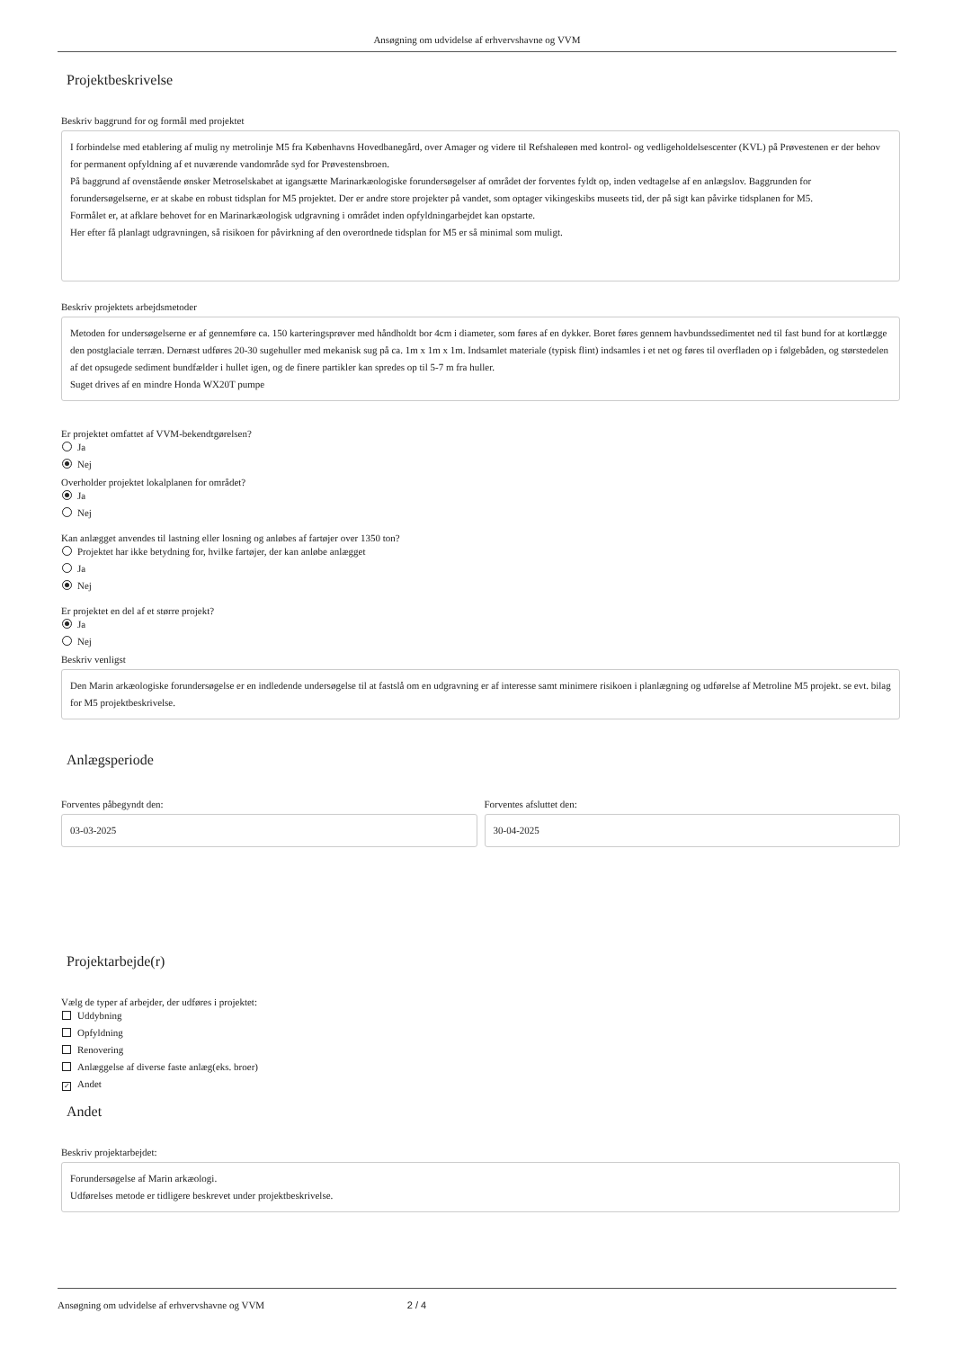Ansøgning om udvidelse af erhvervshavne og VVM
Projektbeskrivelse
Beskriv baggrund for og formål med projektet
I forbindelse med etablering af mulig ny metrolinje M5 fra Københavns Hovedbanegård, over Amager og videre til Refshaleøen med kontrol- og vedligeholdelsescenter (KVL) på Prøvestenen er der behov for permanent opfyldning af et nuværende vandområde syd for Prøvestensbroen.
På baggrund af ovenstående ønsker Metroselskabet at igangsætte Marinarkæologiske forundersøgelser af området der forventes fyldt op, inden vedtagelse af en anlægslov. Baggrunden for forundersøgelserne, er at skabe en robust tidsplan for M5 projektet. Der er andre store projekter på vandet, som optager vikingeskibs museets tid, der på sigt kan påvirke tidsplanen for M5.
Formålet er, at afklare behovet for en Marinarkæologisk udgravning i området inden opfyldningarbejdet kan opstarte.
Her efter få planlagt udgravningen, så risikoen for påvirkning af den overordnede tidsplan for M5 er så minimal som muligt.
Beskriv projektets arbejdsmetoder
Metoden for undersøgelserne er af gennemføre ca. 150 karteringsprøver med håndholdt bor 4cm i diameter, som føres af en dykker. Boret føres gennem havbundssedimentet ned til fast bund for at kortlægge den postglaciale terræn. Dernæst udføres 20-30 sugehuller med mekanisk sug på ca. 1m x 1m x 1m. Indsamlet materiale (typisk flint) indsamles i et net og føres til overfladen op i følgebåden, og størstedelen af det opsugede sediment bundfælder i hullet igen, og de finere partikler kan spredes op til 5-7 m fra huller.
Suget drives af en mindre Honda WX20T pumpe
Er projektet omfattet af VVM-bekendtgørelsen?
Ja
Nej
Overholder projektet lokalplanen for området?
Ja
Nej
Kan anlægget anvendes til lastning eller losning og anløbes af fartøjer over 1350 ton?
Projektet har ikke betydning for, hvilke fartøjer, der kan anløbe anlægget
Ja
Nej
Er projektet en del af et større projekt?
Ja
Nej
Beskriv venligst
Den Marin arkæologiske forundersøgelse er en indledende undersøgelse til at fastslå om en udgravning er af interesse samt minimere risikoen i planlægning og udførelse af Metroline M5 projekt. se evt. bilag for M5 projektbeskrivelse.
Anlægsperiode
Forventes påbegyndt den:
03-03-2025
Forventes afsluttet den:
30-04-2025
Projektarbejde(r)
Vælg de typer af arbejder, der udføres i projektet:
Uddybning
Opfyldning
Renovering
Anlæggelse af diverse faste anlæg(eks. broer)
✓ Andet
Andet
Beskriv projektarbejdet:
Forundersøgelse af Marin arkæologi.
Udførelses metode er tidligere beskrevet under projektbeskrivelse.
Ansøgning om udvidelse af erhvervshavne og VVM 2 / 4